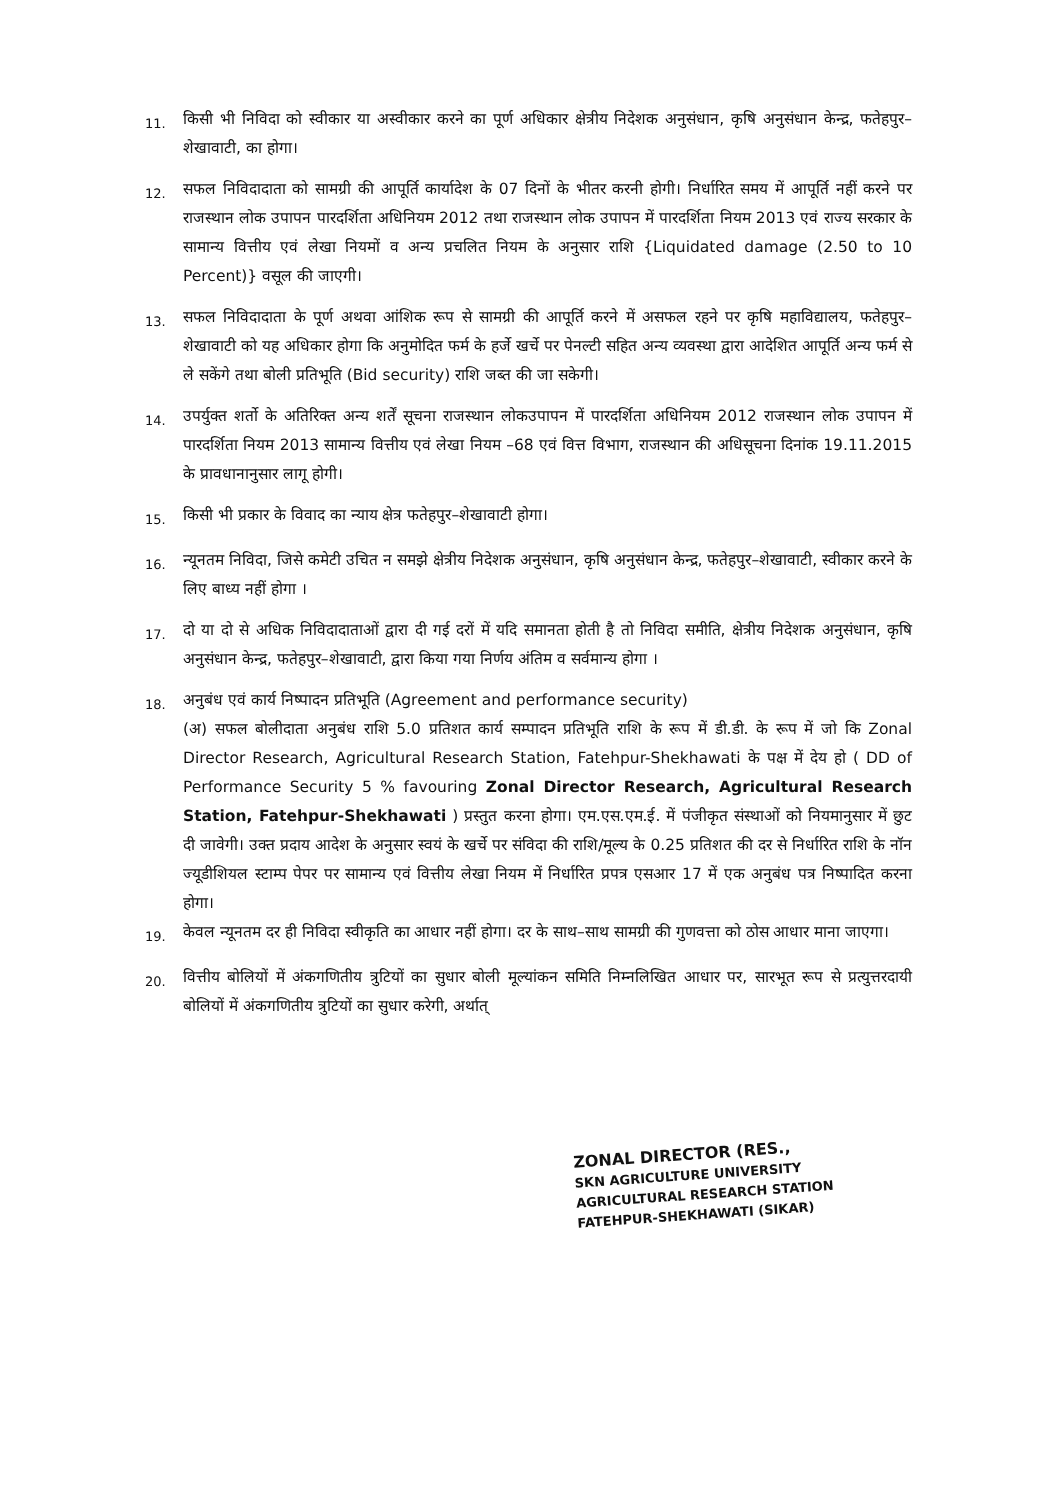11.
किसी भी निविदा को स्वीकार या अस्वीकार करने का पूर्ण अधिकार क्षेत्रीय निदेशक अनुसंधान, कृषि अनुसंधान केन्द्र, फतेहपुर–शेखावाटी, का होगा।
12.
सफल निविदादाता को सामग्री की आपूर्ति कार्यादेश के 07 दिनों के भीतर करनी होगी। निर्धारित समय में आपूर्ति नहीं करने पर राजस्थान लोक उपापन पारदर्शिता अधिनियम 2012 तथा राजस्थान लोक उपापन में पारदर्शिता नियम 2013 एवं राज्य सरकार के सामान्य वित्तीय एवं लेखा नियमों व अन्य प्रचलित नियम के अनुसार राशि {Liquidated damage (2.50 to 10 Percent)} वसूल की जाएगी।
13.
सफल निविदादाता के पूर्ण अथवा आंशिक रूप से सामग्री की आपूर्ति करने में असफल रहने पर कृषि महाविद्यालय, फतेहपुर–शेखावाटी को यह अधिकार होगा कि अनुमोदित फर्म के हर्जे खर्चे पर पेनल्टी सहित अन्य व्यवस्था द्वारा आदेशित आपूर्ति अन्य फर्म से ले सकेंगे तथा बोली प्रतिभूति (Bid security) राशि जब्त की जा सकेगी।
14.
उपर्युक्त शर्तो के अतिरिक्त अन्य शर्तें सूचना राजस्थान लोकउपापन में पारदर्शिता अधिनियम 2012 राजस्थान लोक उपापन में पारदर्शिता नियम 2013 सामान्य वित्तीय एवं लेखा नियम –68 एवं वित्त विभाग, राजस्थान की अधिसूचना दिनांक 19.11.2015 के प्रावधानानुसार लागू होगी।
15.
किसी भी प्रकार के विवाद का न्याय क्षेत्र फतेहपुर–शेखावाटी होगा।
16.
न्यूनतम निविदा, जिसे कमेटी उचित न समझे क्षेत्रीय निदेशक अनुसंधान, कृषि अनुसंधान केन्द्र, फतेहपुर–शेखावाटी, स्वीकार करने के लिए बाध्य नहीं होगा ।
17.
दो या दो से अधिक निविदादाताओं द्वारा दी गई दरों में यदि समानता होती है तो निविदा समीति, क्षेत्रीय निदेशक अनुसंधान, कृषि अनुसंधान केन्द्र, फतेहपुर–शेखावाटी, द्वारा किया गया निर्णय अंतिम व सर्वमान्य होगा ।
18.
अनुबंध एवं कार्य निष्पादन प्रतिभूति (Agreement and performance security)
(अ) सफल बोलीदाता अनुबंध राशि 5.0 प्रतिशत कार्य सम्पादन प्रतिभूति राशि के रूप में डी.डी. के रूप में जो कि Zonal Director Research, Agricultural Research Station, Fatehpur-Shekhawati के पक्ष में देय हो ( DD of Performance Security 5 % favouring Zonal Director Research, Agricultural Research Station, Fatehpur-Shekhawati ) प्रस्तुत करना होगा। एम.एस.एम.ई. में पंजीकृत संस्थाओं को नियमानुसार में छुट दी जावेगी। उक्त प्रदाय आदेश के अनुसार स्वयं के खर्चे पर संविदा की राशि/मूल्य के 0.25 प्रतिशत की दर से निर्धारित राशि के नॉन ज्यूडीशियल स्टाम्प पेपर पर सामान्य एवं वित्तीय लेखा नियम में निर्धारित प्रपत्र एसआर 17 में एक अनुबंध पत्र निष्पादित करना होगा।
19.
केवल न्यूनतम दर ही निविदा स्वीकृति का आधार नहीं होगा। दर के साथ–साथ सामग्री की गुणवत्ता को ठोस आधार माना जाएगा।
20.
वित्तीय बोलियों में अंकगणितीय त्रुटियों का सुधार बोली मूल्यांकन समिति निम्नलिखित आधार पर, सारभूत रूप से प्रत्युत्तरदायी बोलियों में अंकगणितीय त्रुटियों का सुधार करेगी, अर्थात्
ZONAL DIRECTOR (RES.,
SKN AGRICULTURE UNIVERSITY
AGRICULTURAL RESEARCH STATION
FATEHPUR-SHEKHAWATI (SIKAR)